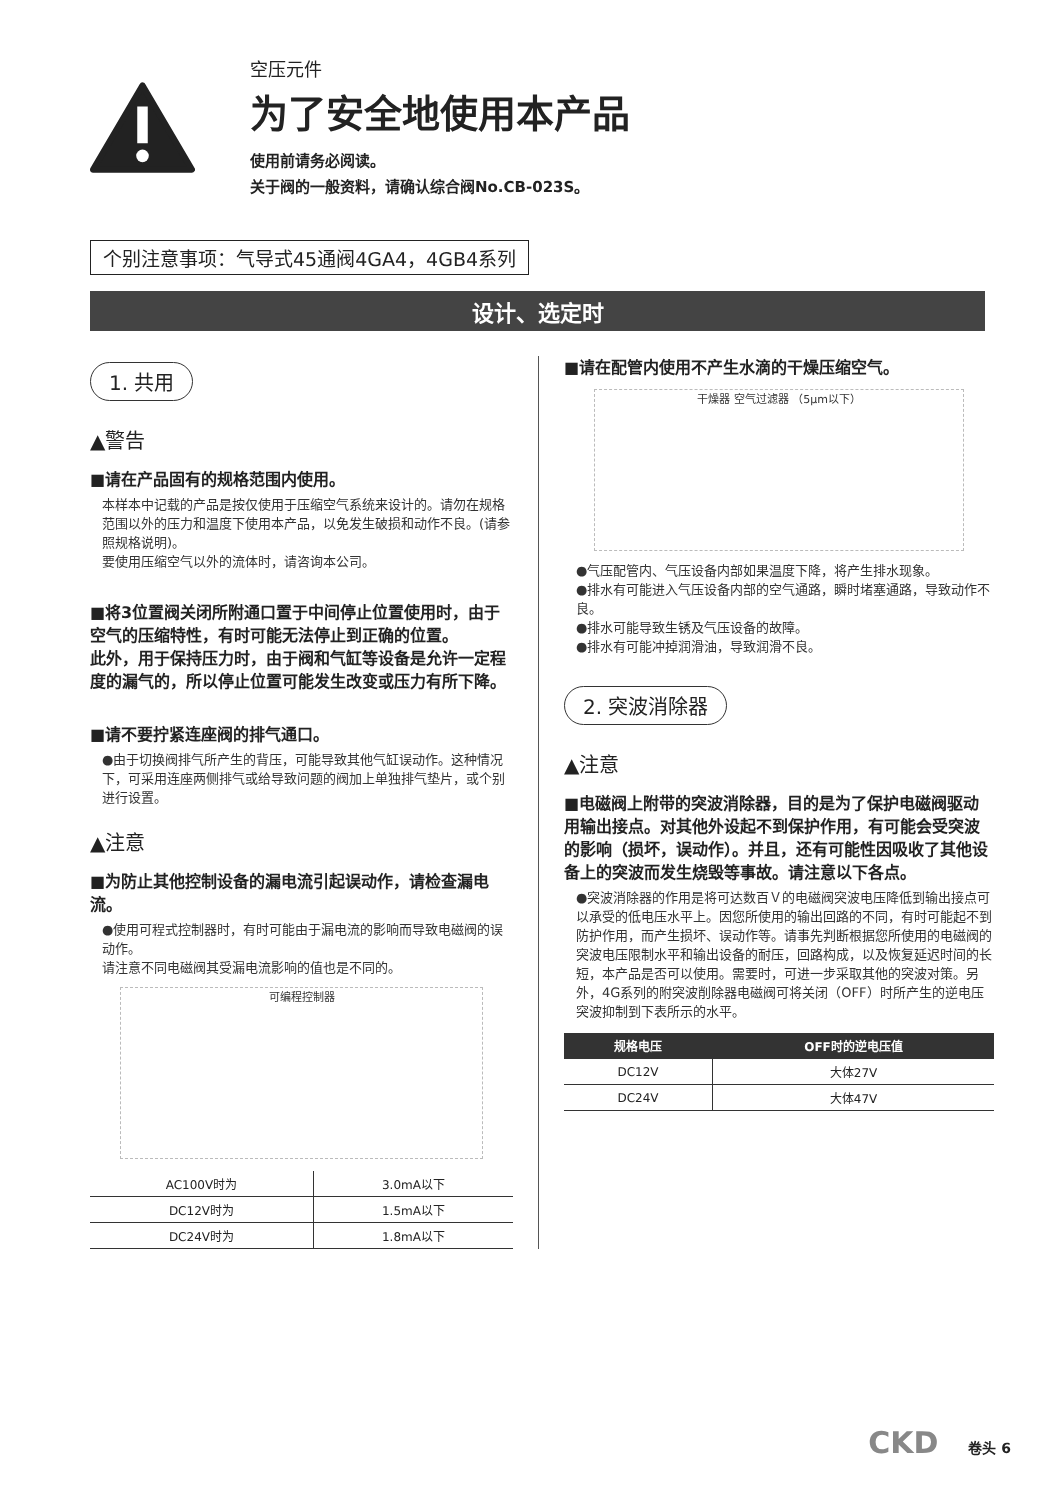空压元件
为了安全地使用本产品
使用前请务必阅读。
关于阀的一般资料，请确认综合阀No.CB-023S。
个别注意事项：气导式45通阀4GA4，4GB4系列
设计、选定时
1. 共用
▲警告
■请在产品固有的规格范围内使用。
本样本中记载的产品是按仅使用于压缩空气系统来设计的。请勿在规格范围以外的压力和温度下使用本产品，以免发生破损和动作不良。(请参照规格说明)。
要使用压缩空气以外的流体时，请咨询本公司。
■将3位置阀关闭所附通口置于中间停止位置使用时，由于空气的压缩特性，有时可能无法停止到正确的位置。
此外，用于保持压力时，由于阀和气缸等设备是允许一定程度的漏气的，所以停止位置可能发生改变或压力有所下降。
■请不要拧紧连座阀的排气通口。
●由于切换阀排气所产生的背压，可能导致其他气缸误动作。这种情况下，可采用连座两侧排气或给导致问题的阀加上单独排气垫片，或个别进行设置。
▲注意
■为防止其他控制设备的漏电流引起误动作，请检查漏电流。
●使用可程式控制器时，有时可能由于漏电流的影响而导致电磁阀的误动作。
请注意不同电磁阀其受漏电流影响的值也是不同的。
可编程控制器
| AC100V时为 | 3.0mA以下 |
| DC12V时为 | 1.5mA以下 |
| DC24V时为 | 1.8mA以下 |
■请在配管内使用不产生水滴的干燥压缩空气。
干燥器 空气过滤器 （5μm以下）
●气压配管内、气压设备内部如果温度下降，将产生排水现象。
●排水有可能进入气压设备内部的空气通路，瞬时堵塞通路，导致动作不良。
●排水可能导致生锈及气压设备的故障。
●排水有可能冲掉润滑油，导致润滑不良。
2. 突波消除器
▲注意
■电磁阀上附带的突波消除器，目的是为了保护电磁阀驱动用输出接点。对其他外设起不到保护作用，有可能会受突波的影响（损坏，误动作）。并且，还有可能性因吸收了其他设备上的突波而发生烧毁等事故。请注意以下各点。
●突波消除器的作用是将可达数百Ｖ的电磁阀突波电压降低到输出接点可以承受的低电压水平上。因您所使用的输出回路的不同，有时可能起不到防护作用，而产生损坏、误动作等。请事先判断根据您所使用的电磁阀的突波电压限制水平和输出设备的耐压，回路构成，以及恢复延迟时间的长短，本产品是否可以使用。需要时，可进一步采取其他的突波对策。另外，4G系列的附突波削除器电磁阀可将关闭（OFF）时所产生的逆电压突波抑制到下表所示的水平。
| 规格电压 | OFF时的逆电压值 |
| --- | --- |
| DC12V | 大体27V |
| DC24V | 大体47V |
CKD 卷头 6